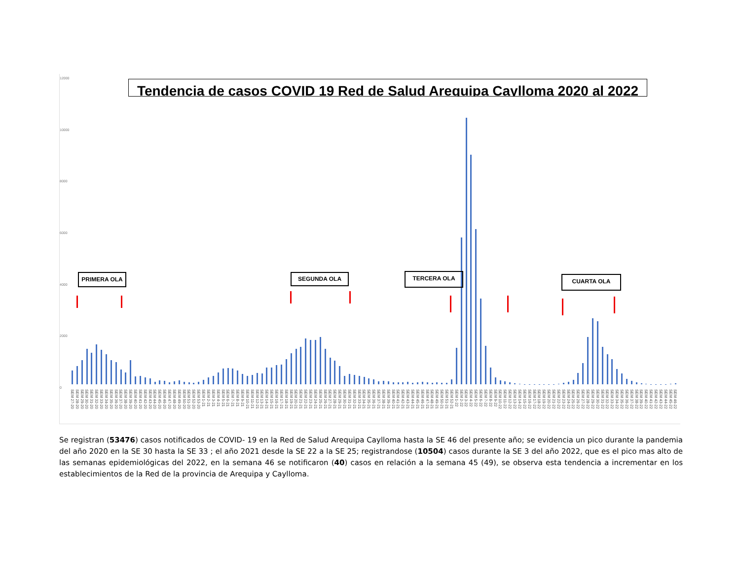12000
10000
8000
6000
4000
2000
0
Tendencia de casos COVID 19 Red de Salud Arequipa Caylloma 2020 al 2022
PRIMERA OLA SEGUNDA OLA TERCERA OLA CUARTA OLA
SEM 27-20 SEM 28-20 SEM 29-20 SEM 30-20 SEM 31-20 SEM 32-20 SEM 33-20 SEM 34-20 SEM 35-20 SEM 36-20 SEM 37-20 SEM 38-20 SEM 39-20 SEM 40-20 SEM 41-20 SEM 42-20 SEM 43-20 SEM 44-20 SEM 45-20 SEM 46-20 SEM 47-20 SEM 48-20 SEM 49-20 SEM 50-20 SEM 51-20 SEM 52-20 SEM 53-20 SEM 1-21 SEM 2-21 SEM 3-21 SEM 4-21 SEM 5-21 SEM 6-21 SEM 7-21 SEM 8-21 SEM 9-21 SEM 10-21 SEM 11-21 SEM 12-21 SEM 13-21 SEM 14-21 SEM 15-21 SEM 16-21 SEM 17-21 SEM 18-21 SEM 19-21 SEM 20-21 SEM 21-21 SEM 22-21 SEM 23-21 SEM 24-21 SEM 25-21 SEM 26-21 SEM 27-21 SEM 28-21 SEM 29-21 SEM 30-21 SEM 31-21 SEM 32-21 SEM 33-21 SEM 34-21 SEM 35-21 SEM 36-21 SEM 37-21 SEM 38-21 SEM 39-21 SEM 40-21 SEM 41-21 SEM 42-21 SEM 43-21 SEM 44-21 SEM 45-21 SEM 46-21 SEM 47-21 SEM 48-21 SEM 49-21 SEM 50-21 SEM 51-21 SEM 52-21 SEM 1-22 SEM 2-22 SEM 3-22 SEM 4-22 SEM 5-22 SEM 6-22 SEM 7-22 SEM 8-22 SEM 9-22 SEM 10-22 SEM 11-22 SEM 12-22 SEM 13-22 SEM 14-22 SEM 15-22 SEM 16-22 SEM 17-22 SEM 18-22 SEM 19-22 SEM 20-22 SEM 21-22 SEM 22-22 SEM 23-22 SEM 24-22 SEM 25-22 SEM 26-22 SEM 27-22 SEM 28-22 SEM 29-22 SEM 30-22 SEM 31-22 SEM 32-22 SEM 33-22 SEM 34-22 SEM 35-22 SEM 36-22 SEM 37-22 SEM 38-22 SEM 39-22 SEM 40-22 SEM 41-22 SEM 42-22 SEM 43-22 SEM 44-22 SEM 45-22 SEM 46-22
Se registran (53476) casos notificados de COVID- 19 en la Red de Salud Arequipa Caylloma hasta la SE 46 del presente año; se evidencia un pico durante la pandemia del año 2020 en la SE 30 hasta la SE 33 ; el año 2021 desde la SE 22 a la SE 25; registrandose (10504) casos durante la SE 3 del año 2022, que es el pico mas alto de las semanas epidemiológicas del 2022, en la semana 46 se notificaron (40) casos en relación a la semana 45 (49), se observa esta tendencia a incrementar en los establecimientos de la Red de la provincia de Arequipa y Caylloma.